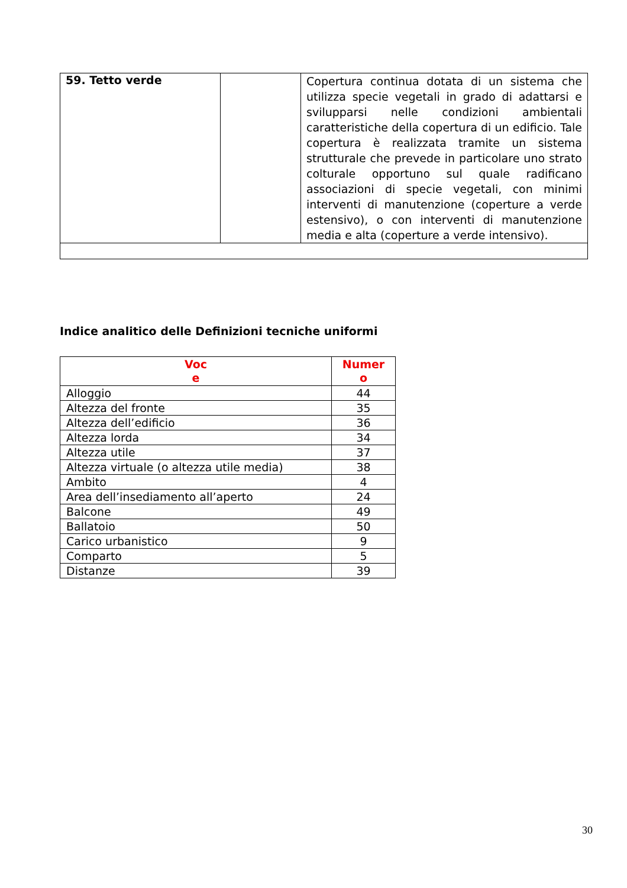| 59. Tetto verde | | Copertura continua dotata di un sistema che utilizza specie vegetali in grado di adattarsi e svilupparsi nelle condizioni ambientali caratteristiche della copertura di un edificio. Tale copertura è realizzata tramite un sistema strutturale che prevede in particolare uno strato colturale opportuno sul quale radificano associazioni di specie vegetali, con minimi interventi di manutenzione (coperture a verde estensivo), o con interventi di manutenzione media e alta (coperture a verde intensivo). |
Indice analitico delle Definizioni tecniche uniformi
| Voc e | Numer o |
| --- | --- |
| Alloggio | 44 |
| Altezza del fronte | 35 |
| Altezza dell’edificio | 36 |
| Altezza lorda | 34 |
| Altezza utile | 37 |
| Altezza virtuale (o altezza utile media) | 38 |
| Ambito | 4 |
| Area dell’insediamento all’aperto | 24 |
| Balcone | 49 |
| Ballatoio | 50 |
| Carico urbanistico | 9 |
| Comparto | 5 |
| Distanze | 39 |
30